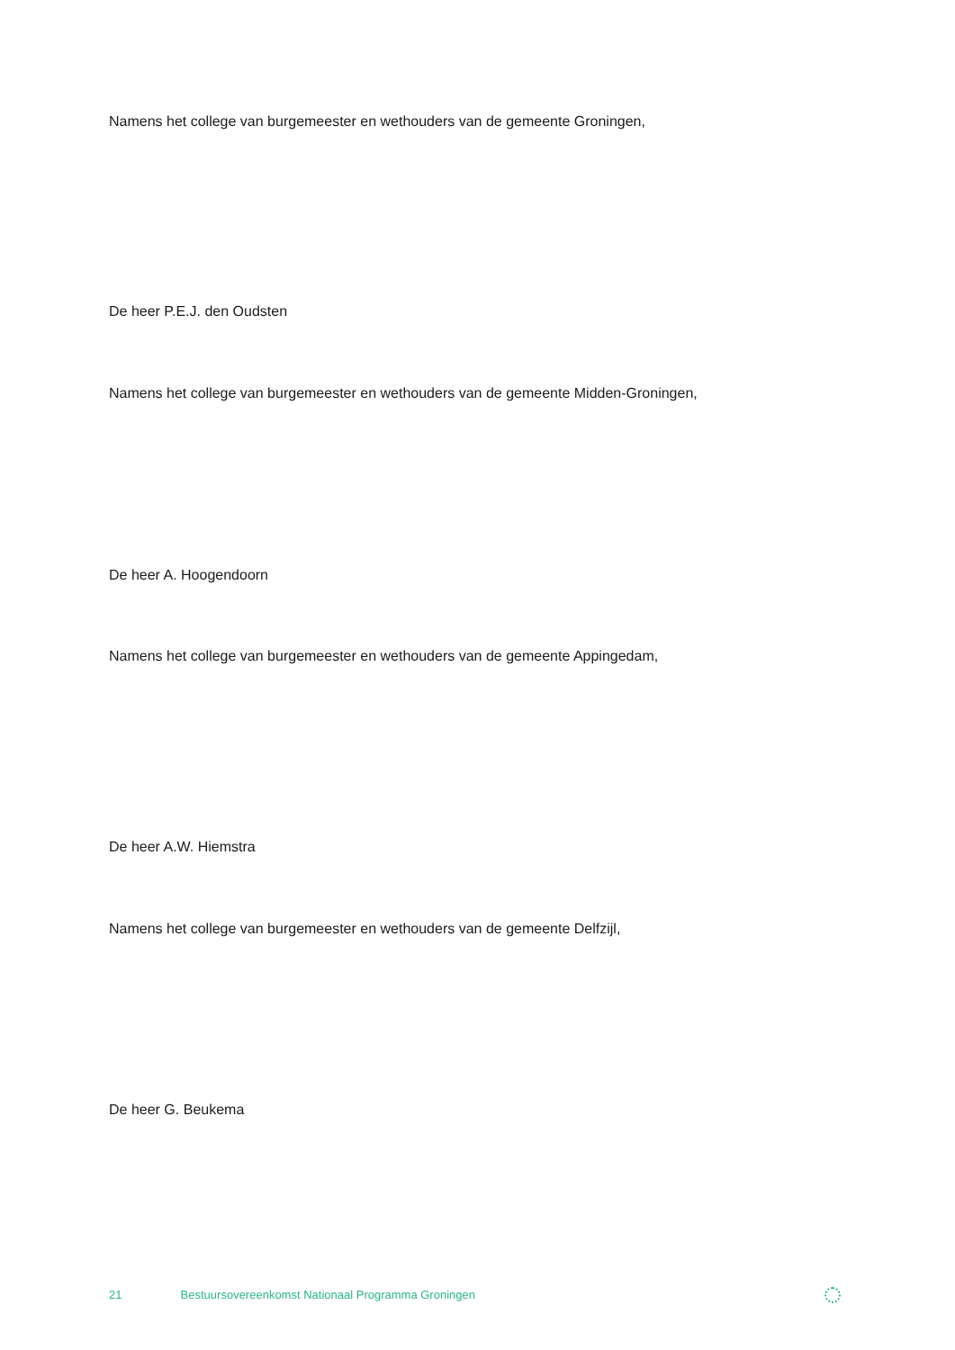Namens het college van burgemeester en wethouders van de gemeente Groningen,
De heer P.E.J. den Oudsten
Namens het college van burgemeester en wethouders van de gemeente Midden-Groningen,
De heer A. Hoogendoorn
Namens het college van burgemeester en wethouders van de gemeente Appingedam,
De heer A.W. Hiemstra
Namens het college van burgemeester en wethouders van de gemeente Delfzijl,
De heer G. Beukema
21 Bestuursovereenkomst Nationaal Programma Groningen